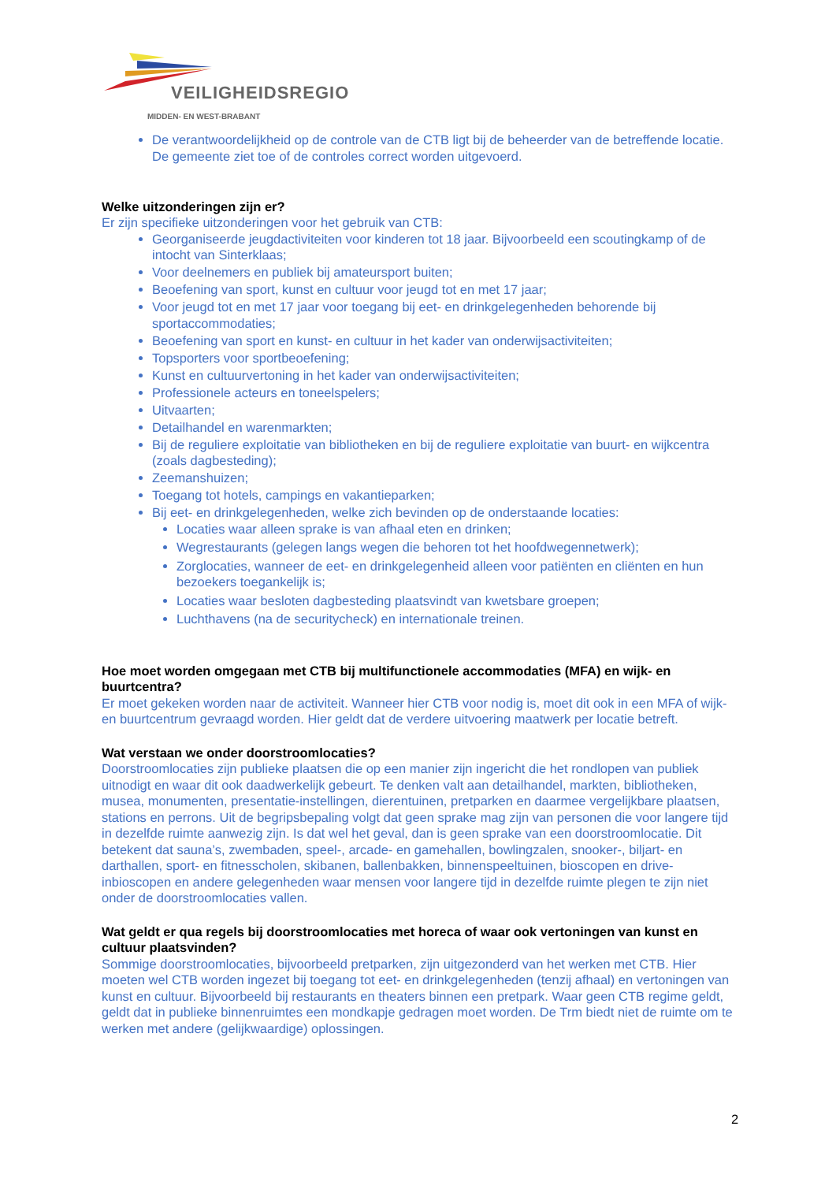VEILIGHEIDSREGIO
MIDDEN- EN WEST-BRABANT
De verantwoordelijkheid op de controle van de CTB ligt bij de beheerder van de betreffende locatie. De gemeente ziet toe of de controles correct worden uitgevoerd.
Welke uitzonderingen zijn er?
Er zijn specifieke uitzonderingen voor het gebruik van CTB:
Georganiseerde jeugdactiviteiten voor kinderen tot 18 jaar. Bijvoorbeeld een scoutingkamp of de intocht van Sinterklaas;
Voor deelnemers en publiek bij amateursport buiten;
Beoefening van sport, kunst en cultuur voor jeugd tot en met 17 jaar;
Voor jeugd tot en met 17 jaar voor toegang bij eet- en drinkgelegenheden behorende bij sportaccommodaties;
Beoefening van sport en kunst- en cultuur in het kader van onderwijsactiviteiten;
Topsporters voor sportbeoefening;
Kunst en cultuurvertoning in het kader van onderwijsactiviteiten;
Professionele acteurs en toneelspelers;
Uitvaarten;
Detailhandel en warenmarkten;
Bij de reguliere exploitatie van bibliotheken en bij de reguliere exploitatie van buurt- en wijkcentra (zoals dagbesteding);
Zeemanshuizen;
Toegang tot hotels, campings en vakantieparken;
Bij eet- en drinkgelegenheden, welke zich bevinden op de onderstaande locaties:
Locaties waar alleen sprake is van afhaal eten en drinken;
Wegrestaurants (gelegen langs wegen die behoren tot het hoofdwegennetwerk);
Zorglocaties, wanneer de eet- en drinkgelegenheid alleen voor patiënten en cliënten en hun bezoekers toegankelijk is;
Locaties waar besloten dagbesteding plaatsvindt van kwetsbare groepen;
Luchthavens (na de securitycheck) en internationale treinen.
Hoe moet worden omgegaan met CTB bij multifunctionele accommodaties (MFA) en wijk- en buurtcentra?
Er moet gekeken worden naar de activiteit. Wanneer hier CTB voor nodig is, moet dit ook in een MFA of wijk- en buurtcentrum gevraagd worden. Hier geldt dat de verdere uitvoering maatwerk per locatie betreft.
Wat verstaan we onder doorstroomlocaties?
Doorstroomlocaties zijn publieke plaatsen die op een manier zijn ingericht die het rondlopen van publiek uitnodigt en waar dit ook daadwerkelijk gebeurt. Te denken valt aan detailhandel, markten, bibliotheken, musea, monumenten, presentatie-instellingen, dierentuinen, pretparken en daarmee vergelijkbare plaatsen, stations en perrons. Uit de begripsbepaling volgt dat geen sprake mag zijn van personen die voor langere tijd in dezelfde ruimte aanwezig zijn. Is dat wel het geval, dan is geen sprake van een doorstroomlocatie. Dit betekent dat sauna’s, zwembaden, speel-, arcade- en gamehallen, bowlingzalen, snooker-, biljart- en darthallen, sport- en fitnesscholen, skibanen, ballenbakken, binnenspeeltuinen, bioscopen en drive-inbioscopen en andere gelegenheden waar mensen voor langere tijd in dezelfde ruimte plegen te zijn niet onder de doorstroomlocaties vallen.
Wat geldt er qua regels bij doorstroomlocaties met horeca of waar ook vertoningen van kunst en cultuur plaatsvinden?
Sommige doorstroomlocaties, bijvoorbeeld pretparken, zijn uitgezonderd van het werken met CTB. Hier moeten wel CTB worden ingezet bij toegang tot eet- en drinkgelegenheden (tenzij afhaal) en vertoningen van kunst en cultuur. Bijvoorbeeld bij restaurants en theaters binnen een pretpark. Waar geen CTB regime geldt, geldt dat in publieke binnenruimtes een mondkapje gedragen moet worden. De Trm biedt niet de ruimte om te werken met andere (gelijkwaardige) oplossingen.
2